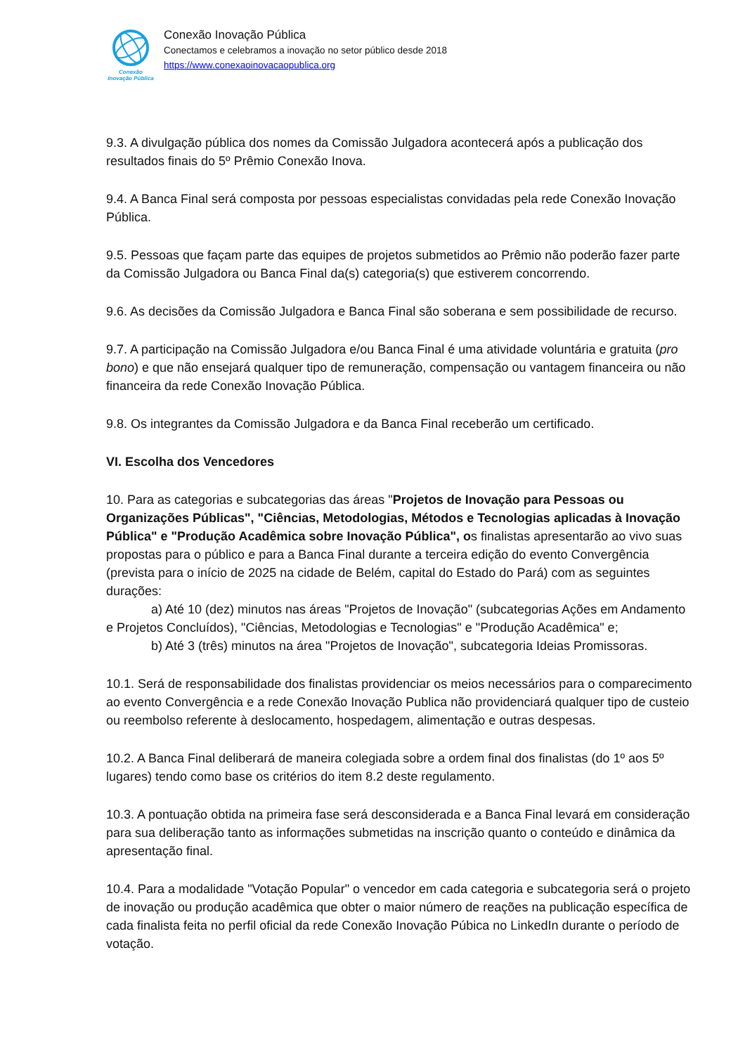Conexão
Inovação Pública
Conexão Inovação Pública
Conectamos e celebramos a inovação no setor público desde 2018
https://www.conexaoinovacaopublica.org
9.3. A divulgação pública dos nomes da Comissão Julgadora acontecerá após a publicação dos resultados finais do 5º Prêmio Conexão Inova.
9.4. A Banca Final será composta por pessoas especialistas convidadas pela rede Conexão Inovação Pública.
9.5. Pessoas que façam parte das equipes de projetos submetidos ao Prêmio não poderão fazer parte da Comissão Julgadora ou Banca Final da(s) categoria(s) que estiverem concorrendo.
9.6. As decisões da Comissão Julgadora e Banca Final são soberana e sem possibilidade de recurso.
9.7. A participação na Comissão Julgadora e/ou Banca Final é uma atividade voluntária e gratuita (pro bono) e que não ensejará qualquer tipo de remuneração, compensação ou vantagem financeira ou não financeira da rede Conexão Inovação Pública.
9.8. Os integrantes da Comissão Julgadora e da Banca Final receberão um certificado.
VI. Escolha dos Vencedores
10. Para as categorias e subcategorias das áreas "Projetos de Inovação para Pessoas ou Organizações Públicas", "Ciências, Metodologias, Métodos e Tecnologias aplicadas à Inovação Pública" e "Produção Acadêmica sobre Inovação Pública", os finalistas apresentarão ao vivo suas propostas para o público e para a Banca Final durante a terceira edição do evento Convergência (prevista para o início de 2025 na cidade de Belém, capital do Estado do Pará) com as seguintes durações:
a) Até 10 (dez) minutos nas áreas "Projetos de Inovação" (subcategorias Ações em Andamento e Projetos Concluídos), "Ciências, Metodologias e Tecnologias" e "Produção Acadêmica" e;
b) Até 3 (três) minutos na área "Projetos de Inovação", subcategoria Ideias Promissoras.
10.1. Será de responsabilidade dos finalistas providenciar os meios necessários para o comparecimento ao evento Convergência e a rede Conexão Inovação Publica não providenciará qualquer tipo de custeio ou reembolso referente à deslocamento, hospedagem, alimentação e outras despesas.
10.2. A Banca Final deliberará de maneira colegiada sobre a ordem final dos finalistas (do 1º aos 5º lugares) tendo como base os critérios do item 8.2 deste regulamento.
10.3. A pontuação obtida na primeira fase será desconsiderada e a Banca Final levará em consideração para sua deliberação tanto as informações submetidas na inscrição quanto o conteúdo e dinâmica da apresentação final.
10.4. Para a modalidade "Votação Popular" o vencedor em cada categoria e subcategoria será o projeto de inovação ou produção acadêmica que obter o maior número de reações na publicação específica de cada finalista feita no perfil oficial da rede Conexão Inovação Púbica no LinkedIn durante o período de votação.